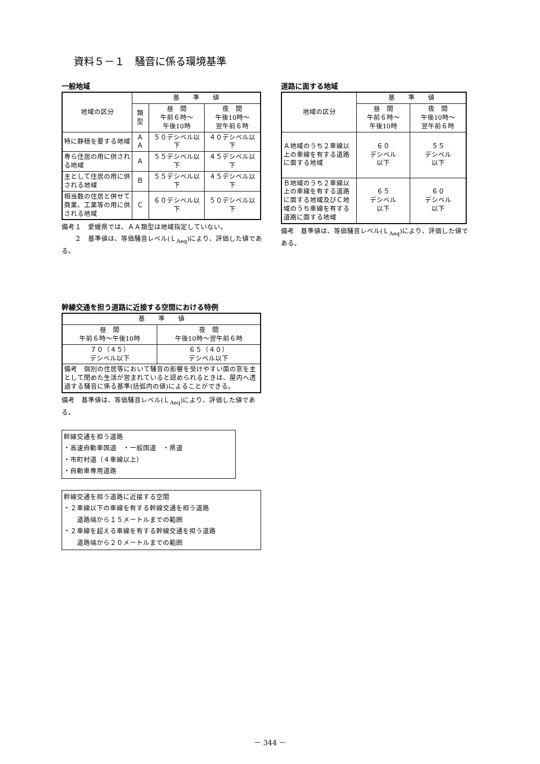資料５－１　騒音に係る環境基準
一般地域
| 地域の区分 | 基 準 値 | | |
| --- | --- | --- | --- |
| | 類型 | 昼 間 午前６時～ 午後10時 | 夜 間 午後10時～ 翌午前６時 |
| 特に静穏を要する地域 | ＡＡ | ５０デシベル以下 | ４０デシベル以下 |
| 専ら住居の用に供される地域 | Ａ | ５５デシベル以下 | ４５デシベル以下 |
| 主として住居の用に供される地域 | Ｂ | ５５デシベル以下 | ４５デシベル以下 |
| 相当数の住居と併せて商業、工業等の用に供される地域 | Ｃ | ６０デシベル以下 | ５０デシベル以下 |
備考１　愛媛県では、ＡＡ類型は地域指定していない。
　　２　基準値は、等価騒音レベル(Ｌ<sub>Aeq</sub>)により、評価した値である。
道路に面する地域
| 地域の区分 | 基 準 値 | |
| --- | --- | --- |
| | 昼 間 午前６時～ 午後10時 | 夜 間 午後10時～ 翌午前６時 |
| Ａ地域のうち２車線以上の車線を有する道路に面する地域 | ６０ デシベル 以下 | ５５ デシベル 以下 |
| Ｂ地域のうち２車線以上の車線を有する道路に面する地域及びＣ地域のうち車線を有する道路に面する地域 | ６５ デシベル 以下 | ６０ デシベル 以下 |
備考　基準値は、等価騒音レベル(Ｌ<sub>Aeq</sub>)により、評価した値である。
幹線交通を担う道路に近接する空間における特例
| 基 準 値 | |
| --- | --- |
| 昼 間 午前６時～午後10時 | 夜 間 午後10時～翌午前６時 |
| ７０（４５） デシベル以下 | ６５（４０） デシベル以下 |
| 備考 個別の住居等において騒音の影響を受けやすい面の窓を主として閉めた生活が営まれていると認められるときは、屋内へ透過する騒音に係る基準(括弧内の値)によることができる。 | |
備考　基準値は、等価騒音レベル(Ｌ<sub>Aeq</sub>)により、評価した値である。
幹線交通を担う道路
・高速自動車国道　・一般国道　・県道
・市町村道（４車線以上）
・自動車専用道路
幹線交通を担う道路に近接する空間
・２車線以下の車線を有する幹線交通を担う道路
　　道路端から１５メートルまでの範囲
・２車線を超える車線を有する幹線交通を担う道路
　　道路端から２０メートルまでの範囲
－ 344 －